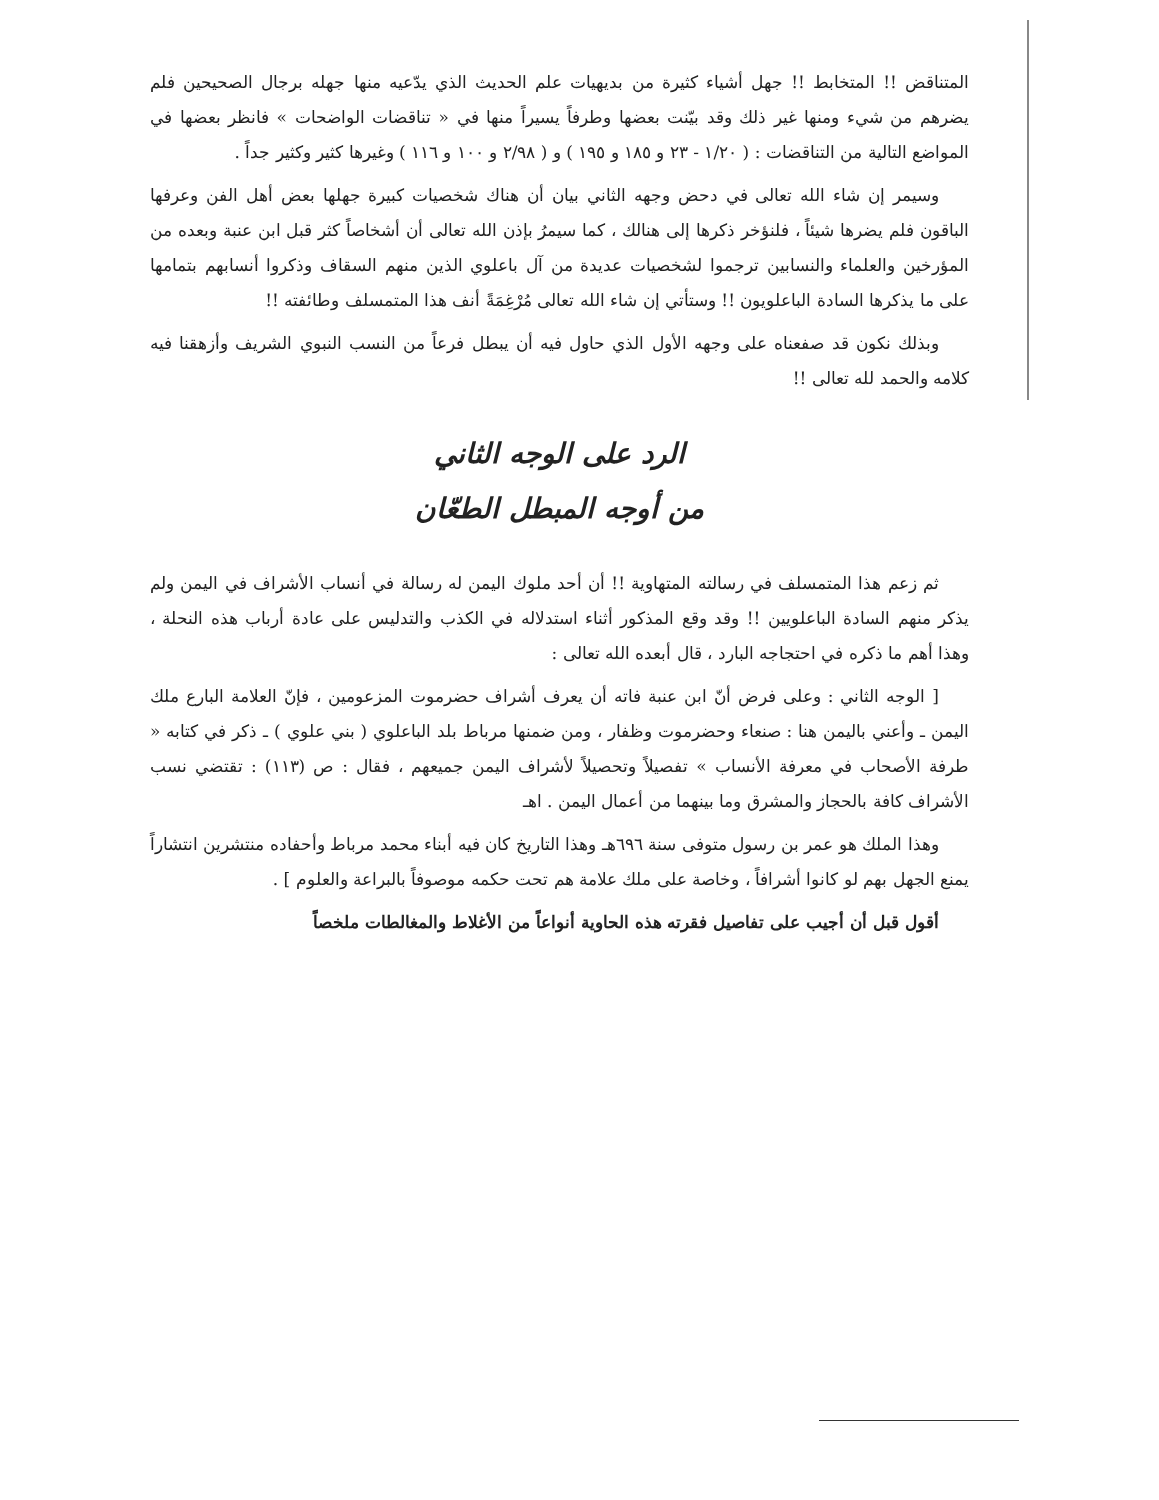المتناقض !! المتخابط !! جهل أشياء كثيرة من بديهيات علم الحديث الذي يدّعيه منها جهله برجال الصحيحين فلم يضرهم من شيء ومنها غير ذلك وقد بيّنت بعضها وطرفاً يسيراً منها في « تناقضات الواضحات » فانظر بعضها في المواضع التالية من التناقضات : ( ١/٢٠ - ٢٣ و ١٨٥ و ١٩٥ ) و ( ٢/٩٨ و ١٠٠ و ١١٦ ) وغيرها كثير وكثير جداً .
وسيمر إن شاء الله تعالى في دحض وجهه الثاني بيان أن هناك شخصيات كبيرة جهلها بعض أهل الفن وعرفها الباقون فلم يضرها شيئاً ، فلنؤخر ذكرها إلى هنالك ، كما سيمرُ بإذن الله تعالى أن أشخاصاً كثر قبل ابن عنبة وبعده من المؤرخين والعلماء والنسابين ترجموا لشخصيات عديدة من آل باعلوي الذين منهم السقاف وذكروا أنسابهم بتمامها على ما يذكرها السادة الباعلويون !! وستأتي إن شاء الله تعالى مُرْغِمَةً أنف هذا المتمسلف وطائفته !!
وبذلك نكون قد صفعناه على وجهه الأول الذي حاول فيه أن يبطل فرعاً من النسب النبوي الشريف وأزهقنا فيه كلامه والحمد لله تعالى !!
الرد على الوجه الثاني
من أوجه المبطل الطعّان
ثم زعم هذا المتمسلف في رسالته المتهاوية !! أن أحد ملوك اليمن له رسالة في أنساب الأشراف في اليمن ولم يذكر منهم السادة الباعلويين !! وقد وقع المذكور أثناء استدلاله في الكذب والتدليس على عادة أرباب هذه النحلة ، وهذا أهم ما ذكره في احتجاجه البارد ، قال أبعده الله تعالى :
[ الوجه الثاني : وعلى فرض أنّ ابن عنبة فاته أن يعرف أشراف حضرموت المزعومين ، فإنّ العلامة البارع ملك اليمن ـ وأعني باليمن هنا : صنعاء وحضرموت وظفار ، ومن ضمنها مرباط بلد الباعلوي ( بني علوي ) ـ ذكر في كتابه « طرفة الأصحاب في معرفة الأنساب » تفصيلاً وتحصيلاً لأشراف اليمن جميعهم ، فقال : ص (١١٣) : تقتضي نسب الأشراف كافة بالحجاز والمشرق وما بينهما من أعمال اليمن . اهـ
وهذا الملك هو عمر بن رسول متوفى سنة ٦٩٦هـ وهذا التاريخ كان فيه أبناء محمد مرباط وأحفاده منتشرين انتشاراً يمنع الجهل بهم لو كانوا أشرافاً ، وخاصة على ملك علامة هم تحت حكمه موصوفاً بالبراعة والعلوم ] .
أقول قبل أن أجيب على تفاصيل فقرته هذه الحاوية أنواعاً من الأغلاط والمغالطات ملخصاً